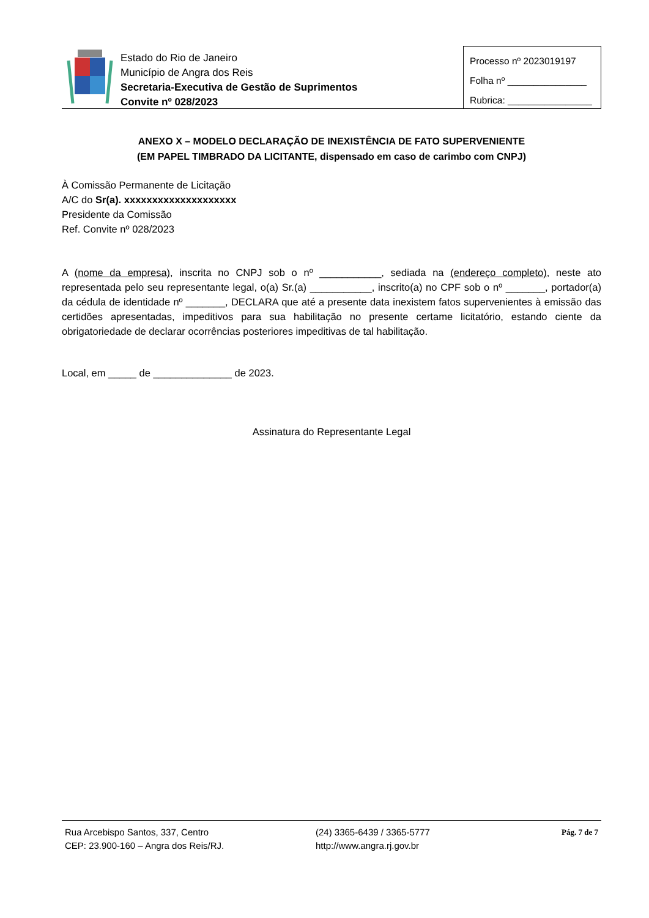Estado do Rio de Janeiro
Município de Angra dos Reis
Secretaria-Executiva de Gestão de Suprimentos
Convite nº 028/2023
Processo nº 2023019197
Folha nº _______________
Rubrica: ________________
ANEXO X – MODELO DECLARAÇÃO DE INEXISTÊNCIA DE FATO SUPERVENIENTE
(EM PAPEL TIMBRADO DA LICITANTE, dispensado em caso de carimbo com CNPJ)
À Comissão Permanente de Licitação
A/C do Sr(a). xxxxxxxxxxxxxxxxxxxx
Presidente da Comissão
Ref. Convite nº 028/2023
A (nome da empresa), inscrita no CNPJ sob o nº ___________, sediada na (endereço completo), neste ato representada pelo seu representante legal, o(a) Sr.(a) ___________, inscrito(a) no CPF sob o nº _______, portador(a) da cédula de identidade nº _______, DECLARA que até a presente data inexistem fatos supervenientes à emissão das certidões apresentadas, impeditivos para sua habilitação no presente certame licitatório, estando ciente da obrigatoriedade de declarar ocorrências posteriores impeditivas de tal habilitação.
Local, em _____ de ______________ de 2023.
Assinatura do Representante Legal
Rua Arcebispo Santos, 337, Centro
CEP: 23.900-160 – Angra dos Reis/RJ.
(24) 3365-6439 / 3365-5777
http://www.angra.rj.gov.br
Pág. 7 de 7